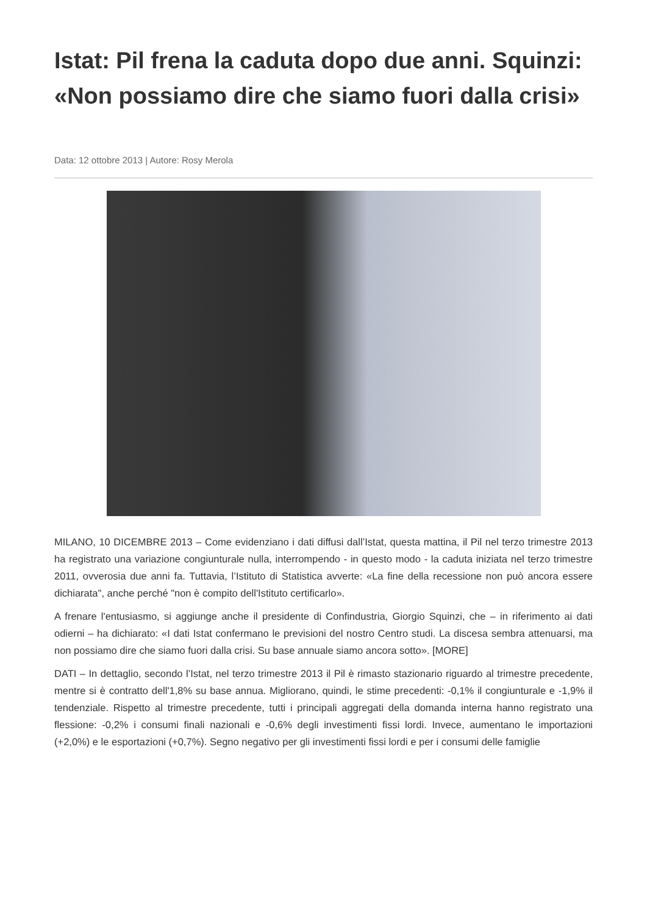Istat: Pil frena la caduta dopo due anni. Squinzi: «Non possiamo dire che siamo fuori dalla crisi»
Data: 12 ottobre 2013 | Autore: Rosy Merola
MILANO, 10 DICEMBRE 2013 – Come evidenziano i dati diffusi dall’Istat, questa mattina, il Pil nel terzo trimestre 2013 ha registrato una variazione congiunturale nulla, interrompendo - in questo modo - la caduta iniziata nel terzo trimestre 2011, ovverosia due anni fa. Tuttavia, l’Istituto di Statistica avverte: «La fine della recessione non può ancora essere dichiarata", anche perché "non è compito dell'Istituto certificarlo».
A frenare l'entusiasmo, si aggiunge anche il presidente di Confindustria, Giorgio Squinzi, che – in riferimento ai dati odierni – ha dichiarato: «I dati Istat confermano le previsioni del nostro Centro studi. La discesa sembra attenuarsi, ma non possiamo dire che siamo fuori dalla crisi. Su base annuale siamo ancora sotto». [MORE]
DATI – In dettaglio, secondo l’Istat, nel terzo trimestre 2013 il Pil è rimasto stazionario riguardo al trimestre precedente, mentre si è contratto dell'1,8% su base annua. Migliorano, quindi, le stime precedenti: -0,1% il congiunturale e -1,9% il tendenziale. Rispetto al trimestre precedente, tutti i principali aggregati della domanda interna hanno registrato una flessione: -0,2% i consumi finali nazionali e -0,6% degli investimenti fissi lordi. Invece, aumentano le importazioni (+2,0%) e le esportazioni (+0,7%). Segno negativo per gli investimenti fissi lordi e per i consumi delle famiglie